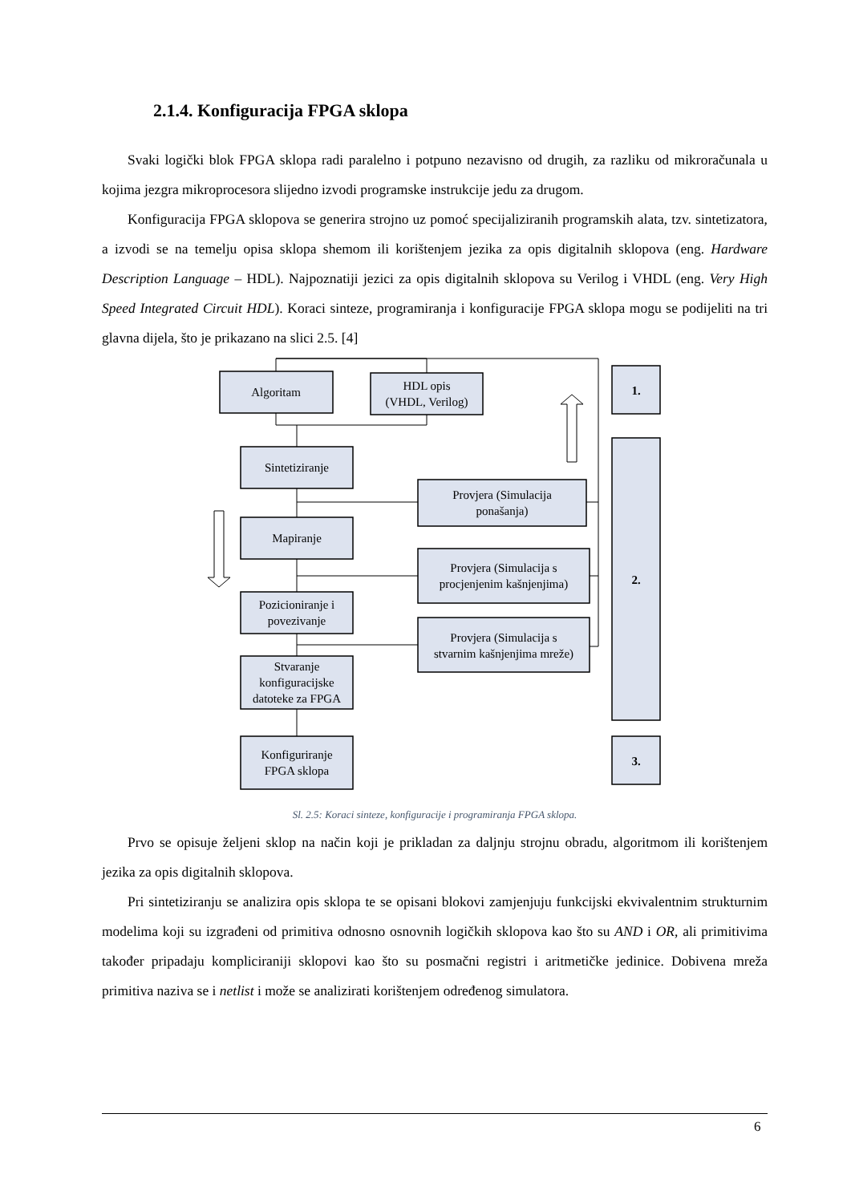2.1.4. Konfiguracija FPGA sklopa
Svaki logički blok FPGA sklopa radi paralelno i potpuno nezavisno od drugih, za razliku od mikroračunala u kojima jezgra mikroprocesora slijedno izvodi programske instrukcije jedu za drugom.
Konfiguracija FPGA sklopova se generira strojno uz pomoć specijaliziranih programskih alata, tzv. sintetizatora, a izvodi se na temelju opisa sklopa shemom ili korištenjem jezika za opis digitalnih sklopova (eng. Hardware Description Language – HDL). Najpoznatiji jezici za opis digitalnih sklopova su Verilog i VHDL (eng. Very High Speed Integrated Circuit HDL). Koraci sinteze, programiranja i konfiguracije FPGA sklopa mogu se podijeliti na tri glavna dijela, što je prikazano na slici 2.5. [4]
Algoritam
HDL opis
(VHDL, Verilog)
Sintetiziranje
Mapiranje
Pozicioniranje i
povezivanje
Stvaranje
konfiguracijske
datoteke za FPGA
Konfiguriranje
FPGA sklopa
Provjera (Simulacija
ponašanja)
Provjera (Simulacija s
procjenjenim kašnjenjima)
Provjera (Simulacija s
stvarnim kašnjenjima mreže)
1.
2.
3.
Sl. 2.5: Koraci sinteze, konfiguracije i programiranja FPGA sklopa.
Prvo se opisuje željeni sklop na način koji je prikladan za daljnju strojnu obradu, algoritmom ili korištenjem jezika za opis digitalnih sklopova.
Pri sintetiziranju se analizira opis sklopa te se opisani blokovi zamjenjuju funkcijski ekvivalentnim strukturnim modelima koji su izgrađeni od primitiva odnosno osnovnih logičkih sklopova kao što su AND i OR, ali primitivima također pripadaju kompliciraniji sklopovi kao što su posmačni registri i aritmetičke jedinice. Dobivena mreža primitiva naziva se i netlist i može se analizirati korištenjem određenog simulatora.
6